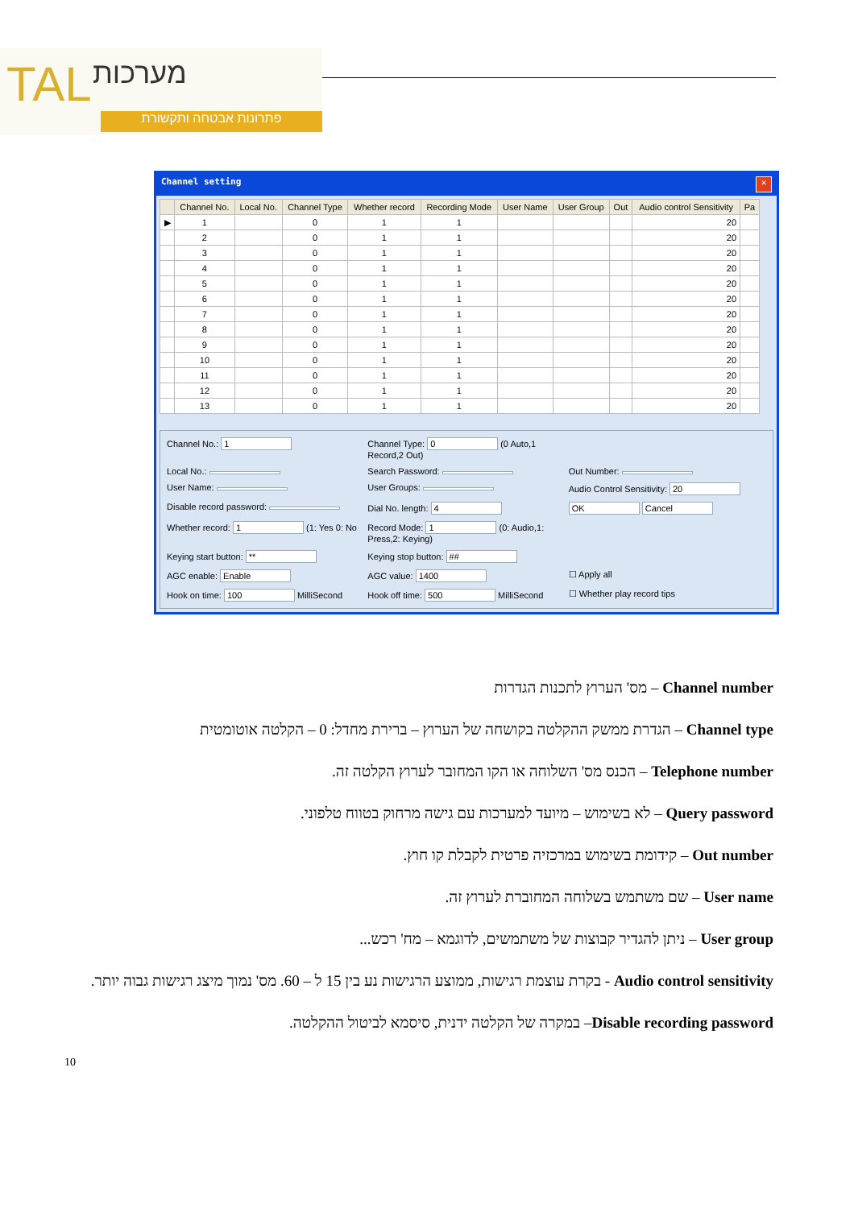TAL מערכות
פתרונות אבטחה ותקשורת
Channel setting ✕
| | Channel No. | Local No. | Channel Type | Whether record | Recording Mode | User Name | User Group | Out | Audio control Sensitivity | Pa |
| --- | --- | --- | --- | --- | --- | --- | --- | --- | --- | --- |
| ▶ | 1 | | 0 | 1 | 1 | | | | 20 | |
| | 2 | | 0 | 1 | 1 | | | | 20 | |
| | 3 | | 0 | 1 | 1 | | | | 20 | |
| | 4 | | 0 | 1 | 1 | | | | 20 | |
| | 5 | | 0 | 1 | 1 | | | | 20 | |
| | 6 | | 0 | 1 | 1 | | | | 20 | |
| | 7 | | 0 | 1 | 1 | | | | 20 | |
| | 8 | | 0 | 1 | 1 | | | | 20 | |
| | 9 | | 0 | 1 | 1 | | | | 20 | |
| | 10 | | 0 | 1 | 1 | | | | 20 | |
| | 11 | | 0 | 1 | 1 | | | | 20 | |
| | 12 | | 0 | 1 | 1 | | | | 20 | |
| | 13 | | 0 | 1 | 1 | | | | 20 | |
Channel No.: 1
Channel Type: 0 (0 Auto,1 Record,2 Out)
Local No.:
Search Password:
Out Number:
User Name:
User Groups:
Audio Control Sensitivity: 20
Disable record password:
Dial No. length: 4
OK Cancel
Whether record: 1 (1: Yes 0: No
Record Mode: 1 (0: Audio,1: Press,2: Keying)
Keying start button: **
Keying stop button: ##
AGC enable: Enable
AGC value: 1400
☐ Apply all
Hook on time: 100 MilliSecond
Hook off time: 500 MilliSecond
☐ Whether play record tips
Channel number – מס' הערוץ לתכנות הגדרות
Channel type – הגדרת ממשק ההקלטה בקושחה של הערוץ – ברירת מחדל: 0 – הקלטה אוטומטית
Telephone number – הכנס מס' השלוחה או הקו המחובר לערוץ הקלטה זה.
Query password – לא בשימוש – מיועד למערכות עם גישה מרחוק בטווח טלפוני.
Out number – קידומת בשימוש במרכזיה פרטית לקבלת קו חוץ.
User name – שם משתמש בשלוחה המחוברת לערוץ זה.
User group – ניתן להגדיר קבוצות של משתמשים, לדוגמא – מח' רכש...
Audio control sensitivity - בקרת עוצמת רגישות, ממוצע הרגישות נע בין 15 ל – 60. מס' נמוך מיצג רגישות גבוה יותר.
Disable recording password– במקרה של הקלטה ידנית, סיסמא לביטול ההקלטה.
10